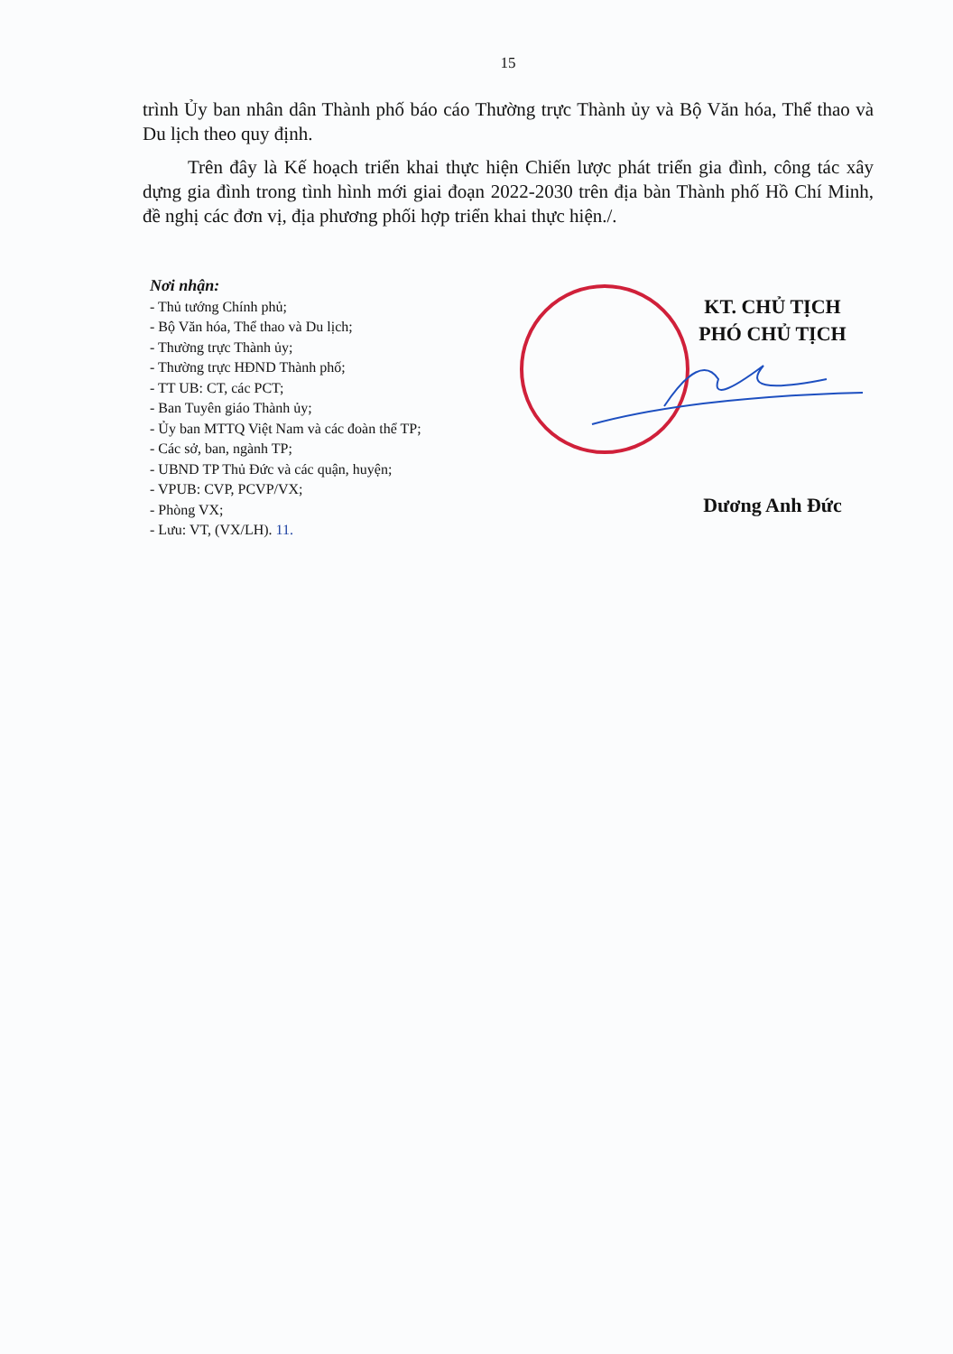15
trình Ủy ban nhân dân Thành phố báo cáo Thường trực Thành ủy và Bộ Văn hóa, Thể thao và Du lịch theo quy định.
Trên đây là Kế hoạch triển khai thực hiện Chiến lược phát triển gia đình, công tác xây dựng gia đình trong tình hình mới giai đoạn 2022-2030 trên địa bàn Thành phố Hồ Chí Minh, đề nghị các đơn vị, địa phương phối hợp triển khai thực hiện./.
Nơi nhận:
- Thủ tướng Chính phủ;
- Bộ Văn hóa, Thể thao và Du lịch;
- Thường trực Thành ủy;
- Thường trực HĐND Thành phố;
- TT UB: CT, các PCT;
- Ban Tuyên giáo Thành ủy;
- Ủy ban MTTQ Việt Nam và các đoàn thể TP;
- Các sở, ban, ngành TP;
- UBND TP Thủ Đức và các quận, huyện;
- VPUB: CVP, PCVP/VX;
- Phòng VX;
- Lưu: VT, (VX/LH). 11.
KT. CHỦ TỊCH
PHÓ CHỦ TỊCH
Dương Anh Đức